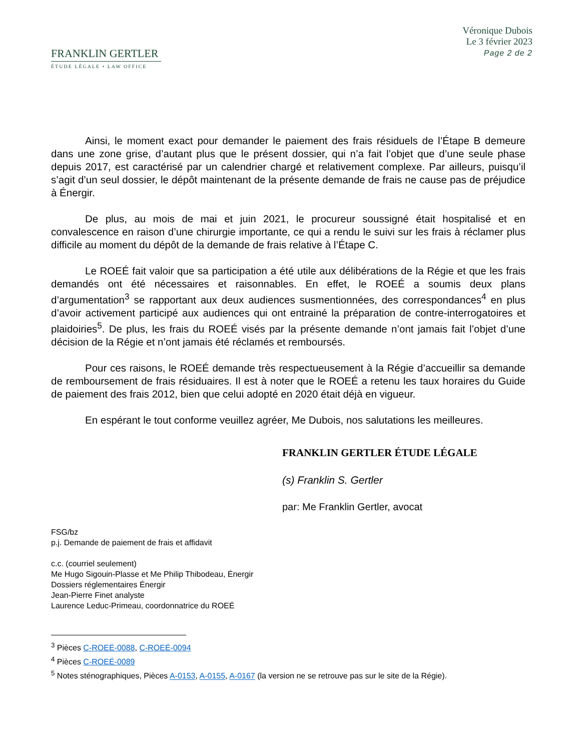FRANKLIN GERTLER
ÉTUDE LÉGALE • LAW OFFICE
Véronique Dubois
Le 3 février 2023
Page 2 de 2
Ainsi, le moment exact pour demander le paiement des frais résiduels de l’Étape B demeure dans une zone grise, d’autant plus que le présent dossier, qui n’a fait l’objet que d’une seule phase depuis 2017, est caractérisé par un calendrier chargé et relativement complexe. Par ailleurs, puisqu’il s’agit d’un seul dossier, le dépôt maintenant de la présente demande de frais ne cause pas de préjudice à Énergir.
De plus, au mois de mai et juin 2021, le procureur soussigné était hospitalisé et en convalescence en raison d’une chirurgie importante, ce qui a rendu le suivi sur les frais à réclamer plus difficile au moment du dépôt de la demande de frais relative à l’Étape C.
Le ROEÉ fait valoir que sa participation a été utile aux délibérations de la Régie et que les frais demandés ont été nécessaires et raisonnables. En effet, le ROEÉ a soumis deux plans d’argumentation<sup>3</sup> se rapportant aux deux audiences susmentionnées, des correspondances<sup>4</sup> en plus d’avoir activement participé aux audiences qui ont entrainé la préparation de contre-interrogatoires et plaidoiries<sup>5</sup>. De plus, les frais du ROEÉ visés par la présente demande n’ont jamais fait l’objet d’une décision de la Régie et n’ont jamais été réclamés et remboursés.
Pour ces raisons, le ROEÉ demande très respectueusement à la Régie d’accueillir sa demande de remboursement de frais résiduaires. Il est à noter que le ROEÉ a retenu les taux horaires du Guide de paiement des frais 2012, bien que celui adopté en 2020 était déjà en vigueur.
En espérant le tout conforme veuillez agréer, Me Dubois, nos salutations les meilleures.
FRANKLIN GERTLER ÉTUDE LÉGALE
(s) Franklin S. Gertler
par: Me Franklin Gertler, avocat
FSG/bz
p.j. Demande de paiement de frais et affidavit
c.c. (courriel seulement)
Me Hugo Sigouin-Plasse et Me Philip Thibodeau, Énergir
Dossiers réglementaires Énergir
Jean-Pierre Finet analyste
Laurence Leduc-Primeau, coordonnatrice du ROEÉ
<sup>3</sup> Pièces C-ROEÉ-0088, C-ROEÉ-0094
<sup>4</sup> Pièces C-ROEÉ-0089
<sup>5</sup> Notes sténographiques, Pièces A-0153, A-0155, A-0167 (la version ne se retrouve pas sur le site de la Régie).